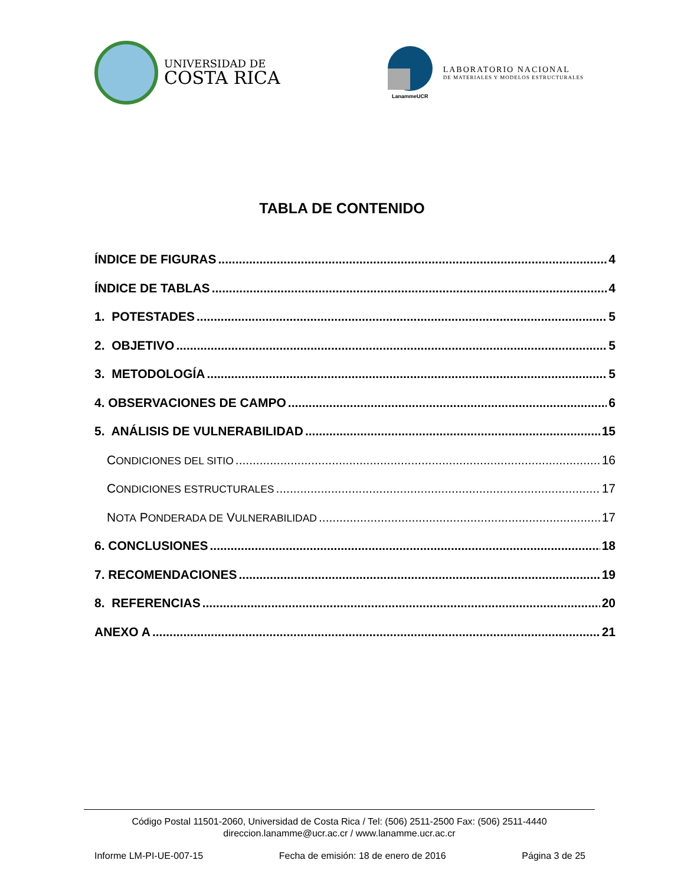UNIVERSIDAD DE
COSTA RICA
LanammeUCR
LABORATORIO NACIONAL
DE MATERIALES Y MODELOS ESTRUCTURALES
TABLA DE CONTENIDO
ÍNDICE DE FIGURAS 4
ÍNDICE DE TABLAS 4
1. POTESTADES 5
2. OBJETIVO 5
3. METODOLOGÍA 5
4. OBSERVACIONES DE CAMPO 6
5. ANÁLISIS DE VULNERABILIDAD 15
CONDICIONES DEL SITIO 16
CONDICIONES ESTRUCTURALES 17
NOTA PONDERADA DE VULNERABILIDAD 17
6. CONCLUSIONES 18
7. RECOMENDACIONES 19
8. REFERENCIAS 20
ANEXO A 21
Código Postal 11501-2060, Universidad de Costa Rica / Tel: (506) 2511-2500 Fax: (506) 2511-4440
direccion.lanamme@ucr.ac.cr / www.lanamme.ucr.ac.cr
Informe LM-PI-UE-007-15 Fecha de emisión: 18 de enero de 2016 Página 3 de 25